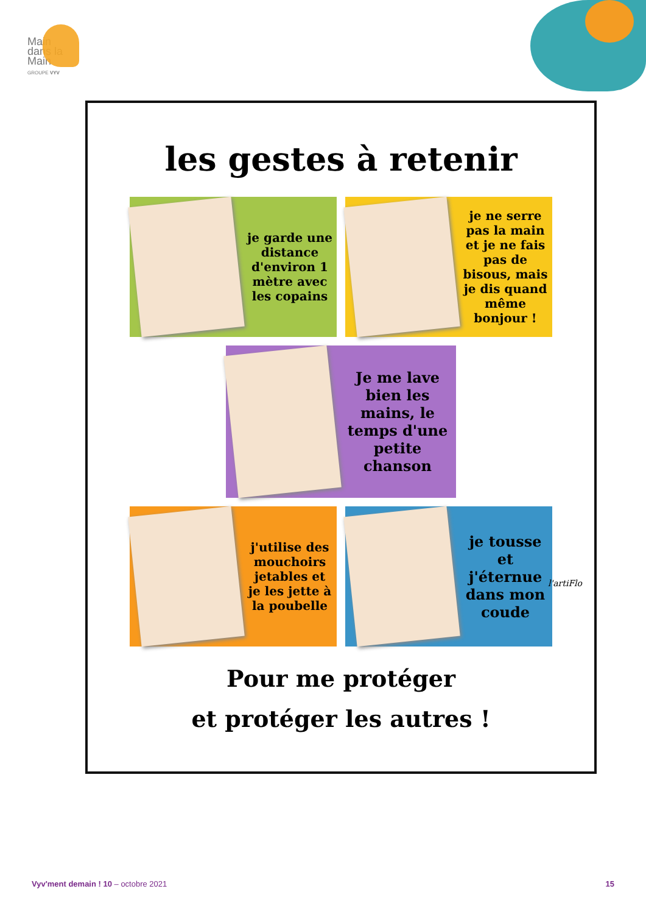Main
dans la
Main
GROUPE VYV
les gestes à retenir
je garde une distance d'environ 1 mètre avec les copains
je ne serre pas la main et je ne fais pas de bisous, mais je dis quand même bonjour !
Je me lave bien les mains, le temps d'une petite chanson
j'utilise des mouchoirs jetables et je les jette à la poubelle
je tousse et j'éternue dans mon coude
l'artiFlo
Pour me protéger
et protéger les autres !
Vyv'ment demain ! 10 – octobre 2021 15